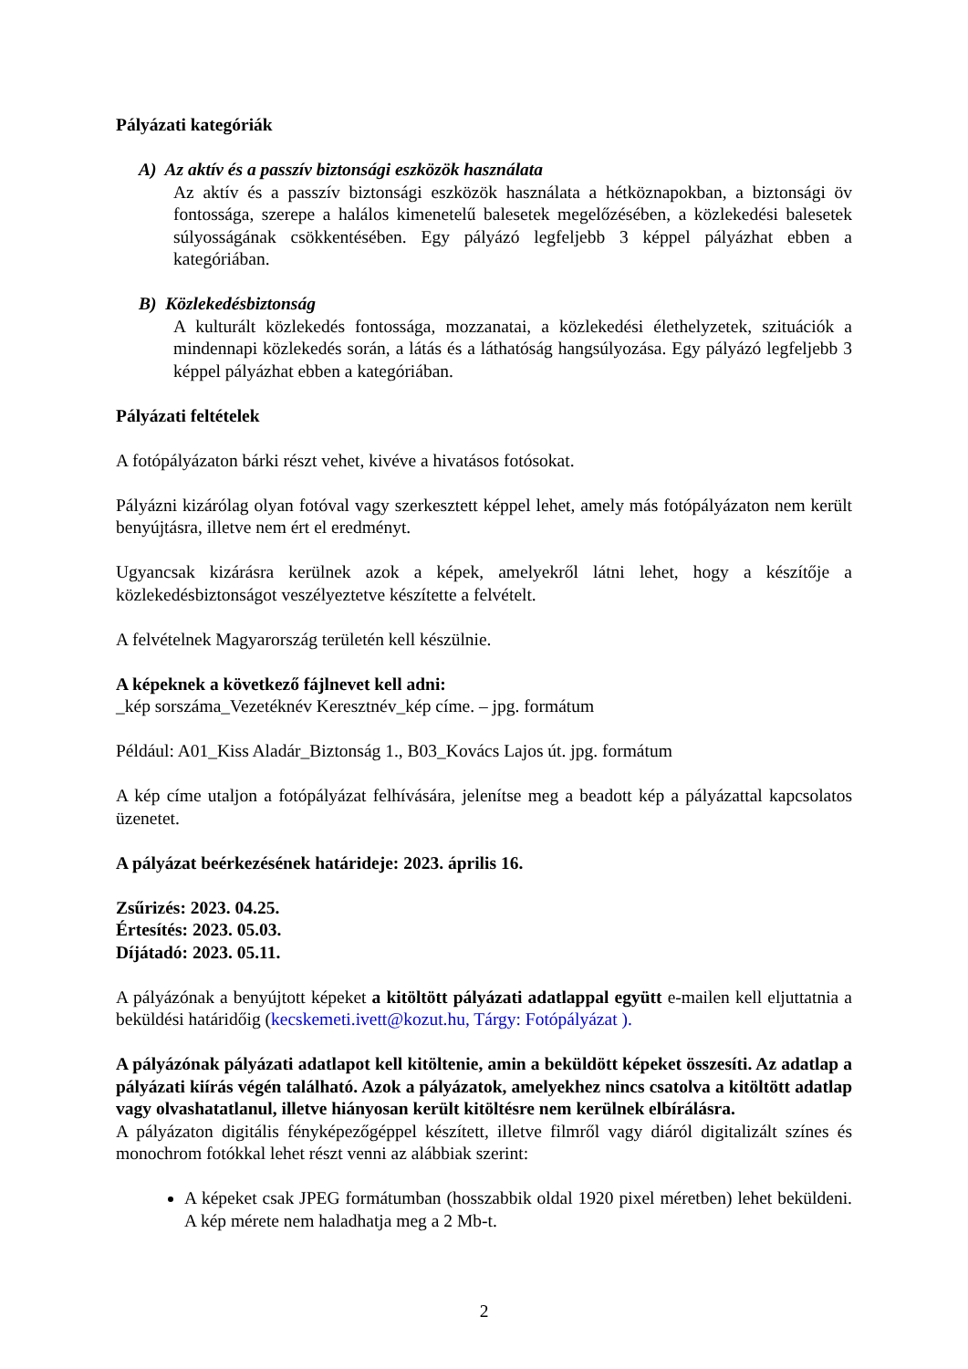Pályázati kategóriák
A) Az aktív és a passzív biztonsági eszközök használata
Az aktív és a passzív biztonsági eszközök használata a hétköznapokban, a biztonsági öv fontossága, szerepe a halálos kimenetelű balesetek megelőzésében, a közlekedési balesetek súlyosságának csökkentésében. Egy pályázó legfeljebb 3 képpel pályázhat ebben a kategóriában.
B) Közlekedésbiztonság
A kulturált közlekedés fontossága, mozzanatai, a közlekedési élethelyzetek, szituációk a mindennapi közlekedés során, a látás és a láthatóság hangsúlyozása. Egy pályázó legfeljebb 3 képpel pályázhat ebben a kategóriában.
Pályázati feltételek
A fotópályázaton bárki részt vehet, kivéve a hivatásos fotósokat.
Pályázni kizárólag olyan fotóval vagy szerkesztett képpel lehet, amely más fotópályázaton nem került benyújtásra, illetve nem ért el eredményt.
Ugyancsak kizárásra kerülnek azok a képek, amelyekről látni lehet, hogy a készítője a közlekedésbiztonságot veszélyeztetve készítette a felvételt.
A felvételnek Magyarország területén kell készülnie.
A képeknek a következő fájlnevet kell adni:
_kép sorszáma_Vezetéknév Keresztnév_kép címe. – jpg. formátum
Például: A01_Kiss Aladár_Biztonság 1., B03_Kovács Lajos út. jpg. formátum
A kép címe utaljon a fotópályázat felhívására, jelenítse meg a beadott kép a pályázattal kapcsolatos üzenetet.
A pályázat beérkezésének határideje: 2023. április 16.
Zsűrizés: 2023. 04.25.
Értesítés: 2023. 05.03.
Díjátadó: 2023. 05.11.
A pályázónak a benyújtott képeket a kitöltött pályázati adatlappal együtt e-mailen kell eljuttatnia a beküldési határidőig (kecskemeti.ivett@kozut.hu, Tárgy: Fotópályázat ).
A pályázónak pályázati adatlapot kell kitöltenie, amin a beküldött képeket összesíti. Az adatlap a pályázati kiírás végén található. Azok a pályázatok, amelyekhez nincs csatolva a kitöltött adatlap vagy olvashatatlanul, illetve hiányosan került kitöltésre nem kerülnek elbírálásra.
A pályázaton digitális fényképezőgéppel készített, illetve filmről vagy diáról digitalizált színes és monochrom fotókkal lehet részt venni az alábbiak szerint:
A képeket csak JPEG formátumban (hosszabbik oldal 1920 pixel méretben) lehet beküldeni. A kép mérete nem haladhatja meg a 2 Mb-t.
2